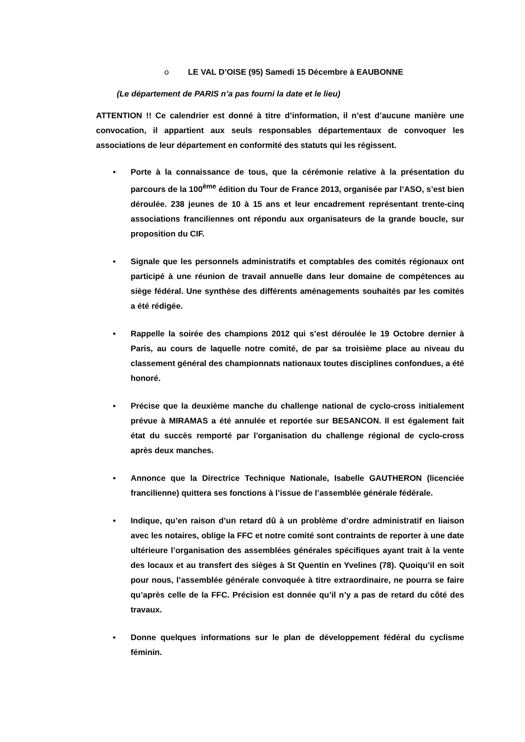o LE VAL D’OISE (95) Samedi 15 Décembre à EAUBONNE
(Le département de PARIS n’a pas fourni la date et le lieu)
ATTENTION !! Ce calendrier est donné à titre d’information, il n’est d’aucune manière une convocation, il appartient aux seuls responsables départementaux de convoquer les associations de leur département en conformité des statuts qui les régissent.
• Porte à la connaissance de tous, que la cérémonie relative à la présentation du parcours de la 100<sup>ème</sup> édition du Tour de France 2013, organisée par l’ASO, s’est bien déroulée. 238 jeunes de 10 à 15 ans et leur encadrement représentant trente-cinq associations franciliennes ont répondu aux organisateurs de la grande boucle, sur proposition du CIF.
• Signale que les personnels administratifs et comptables des comités régionaux ont participé à une réunion de travail annuelle dans leur domaine de compétences au siège fédéral. Une synthèse des différents aménagements souhaités par les comités a été rédigée.
• Rappelle la soirée des champions 2012 qui s’est déroulée le 19 Octobre dernier à Paris, au cours de laquelle notre comité, de par sa troisième place au niveau du classement général des championnats nationaux toutes disciplines confondues, a été honoré.
• Précise que la deuxième manche du challenge national de cyclo-cross initialement prévue à MIRAMAS a été annulée et reportée sur BESANCON. Il est également fait état du succès remporté par l'organisation du challenge régional de cyclo-cross après deux manches.
• Annonce que la Directrice Technique Nationale, Isabelle GAUTHERON (licenciée francilienne) quittera ses fonctions à l’issue de l’assemblée générale fédérale.
• Indique, qu’en raison d’un retard dû à un problème d’ordre administratif en liaison avec les notaires, oblige la FFC et notre comité sont contraints de reporter à une date ultérieure l’organisation des assemblées générales spécifiques ayant trait à la vente des locaux et au transfert des sièges à St Quentin en Yvelines (78). Quoiqu’il en soit pour nous, l’assemblée générale convoquée à titre extraordinaire, ne pourra se faire qu’après celle de la FFC. Précision est donnée qu’il n’y a pas de retard du côté des travaux.
• Donne quelques informations sur le plan de développement fédéral du cyclisme féminin.